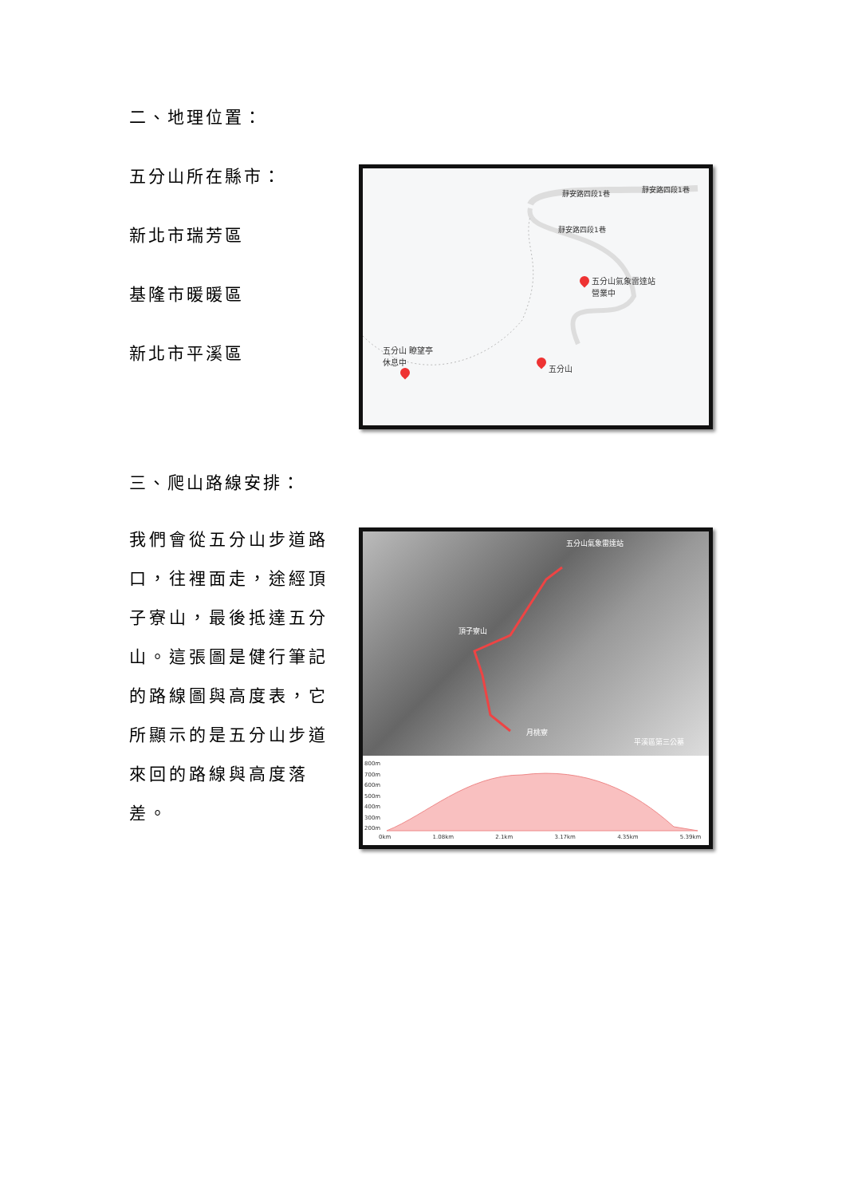二、地理位置：
五分山所在縣市：
新北市瑞芳區
基隆市暖暖區
新北市平溪區
靜安路四段1巷 靜安路四段1巷
靜安路四段1巷
五分山氣象雷達站
營業中
五分山 瞭望亭
休息中
五分山
三、爬山路線安排：
我們會從五分山步道路口，往裡面走，途經頂子寮山，最後抵達五分山。這張圖是健行筆記的路線圖與高度表，它所顯示的是五分山步道來回的路線與高度落差。
五分山氣象雷達站
頂子寮山
月桃寮
平溪區第三公墓
800m
700m
600m
500m
400m
300m
200m
0km 1.08km 2.1km 3.17km 4.35km 5.39km